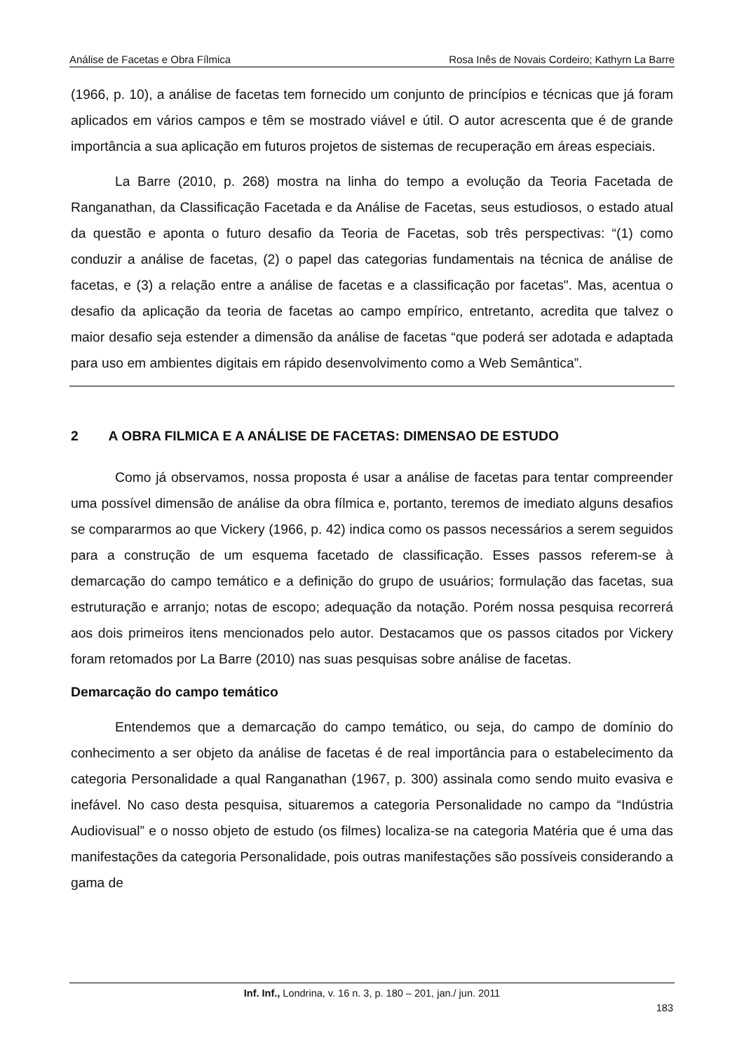Análise de Facetas e Obra Fílmica Rosa Inês de Novais Cordeiro; Kathyrn La Barre
(1966, p. 10), a análise de facetas tem fornecido um conjunto de princípios e técnicas que já foram aplicados em vários campos e têm se mostrado viável e útil. O autor acrescenta que é de grande importância a sua aplicação em futuros projetos de sistemas de recuperação em áreas especiais.
La Barre (2010, p. 268) mostra na linha do tempo a evolução da Teoria Facetada de Ranganathan, da Classificação Facetada e da Análise de Facetas, seus estudiosos, o estado atual da questão e aponta o futuro desafio da Teoria de Facetas, sob três perspectivas: “(1) como conduzir a análise de facetas, (2) o papel das categorias fundamentais na técnica de análise de facetas, e (3) a relação entre a análise de facetas e a classificação por facetas". Mas, acentua o desafio da aplicação da teoria de facetas ao campo empírico, entretanto, acredita que talvez o maior desafio seja estender a dimensão da análise de facetas “que poderá ser adotada e adaptada para uso em ambientes digitais em rápido desenvolvimento como a Web Semântica”.
2 A OBRA FILMICA E A ANÁLISE DE FACETAS: DIMENSAO DE ESTUDO
Como já observamos, nossa proposta é usar a análise de facetas para tentar compreender uma possível dimensão de análise da obra fílmica e, portanto, teremos de imediato alguns desafios se compararmos ao que Vickery (1966, p. 42) indica como os passos necessários a serem seguidos para a construção de um esquema facetado de classificação. Esses passos referem-se à demarcação do campo temático e a definição do grupo de usuários; formulação das facetas, sua estruturação e arranjo; notas de escopo; adequação da notação. Porém nossa pesquisa recorrerá aos dois primeiros itens mencionados pelo autor. Destacamos que os passos citados por Vickery foram retomados por La Barre (2010) nas suas pesquisas sobre análise de facetas.
Demarcação do campo temático
Entendemos que a demarcação do campo temático, ou seja, do campo de domínio do conhecimento a ser objeto da análise de facetas é de real importância para o estabelecimento da categoria Personalidade a qual Ranganathan (1967, p. 300) assinala como sendo muito evasiva e inefável. No caso desta pesquisa, situaremos a categoria Personalidade no campo da “Indústria Audiovisual” e o nosso objeto de estudo (os filmes) localiza-se na categoria Matéria que é uma das manifestações da categoria Personalidade, pois outras manifestações são possíveis considerando a gama de
Inf. Inf., Londrina, v. 16 n. 3, p. 180 – 201, jan./ jun. 2011
183